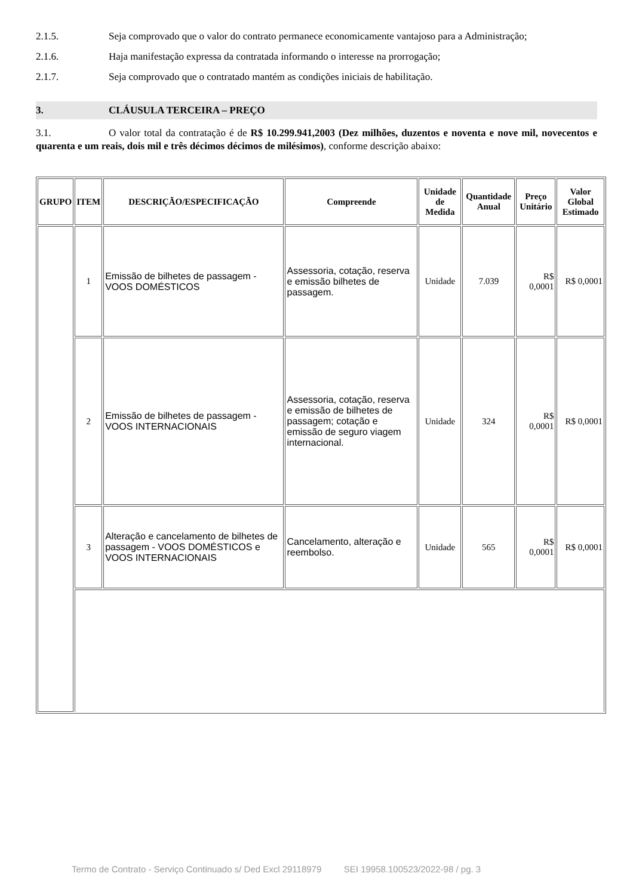2.1.5. Seja comprovado que o valor do contrato permanece economicamente vantajoso para a Administração;
2.1.6. Haja manifestação expressa da contratada informando o interesse na prorrogação;
2.1.7. Seja comprovado que o contratado mantém as condições iniciais de habilitação.
3. CLÁUSULA TERCEIRA – PREÇO
3.1. O valor total da contratação é de R$ 10.299.941,2003 (Dez milhões, duzentos e noventa e nove mil, novecentos e quarenta e um reais, dois mil e três décimos décimos de milésimos), conforme descrição abaixo:
| GRUPO | ITEM | DESCRIÇÃO/ESPECIFICAÇÃO | Compreende | Unidade de Medida | Quantidade Anual | Preço Unitário | Valor Global Estimado |
| --- | --- | --- | --- | --- | --- | --- | --- |
| | 1 | Emissão de bilhetes de passagem - VOOS DOMÉSTICOS | Assessoria, cotação, reserva e emissão bilhetes de passagem. | Unidade | 7.039 | R$ 0,0001 | R$ 0,0001 |
| | 2 | Emissão de bilhetes de passagem - VOOS INTERNACIONAIS | Assessoria, cotação, reserva e emissão de bilhetes de passagem; cotação e emissão de seguro viagem internacional. | Unidade | 324 | R$ 0,0001 | R$ 0,0001 |
| | 3 | Alteração e cancelamento de bilhetes de passagem - VOOS DOMÉSTICOS e VOOS INTERNACIONAIS | Cancelamento, alteração e reembolso. | Unidade | 565 | R$ 0,0001 | R$ 0,0001 |
Termo de Contrato - Serviço Continuado s/ Ded Excl 29118979 SEI 19958.100523/2022-98 / pg. 3